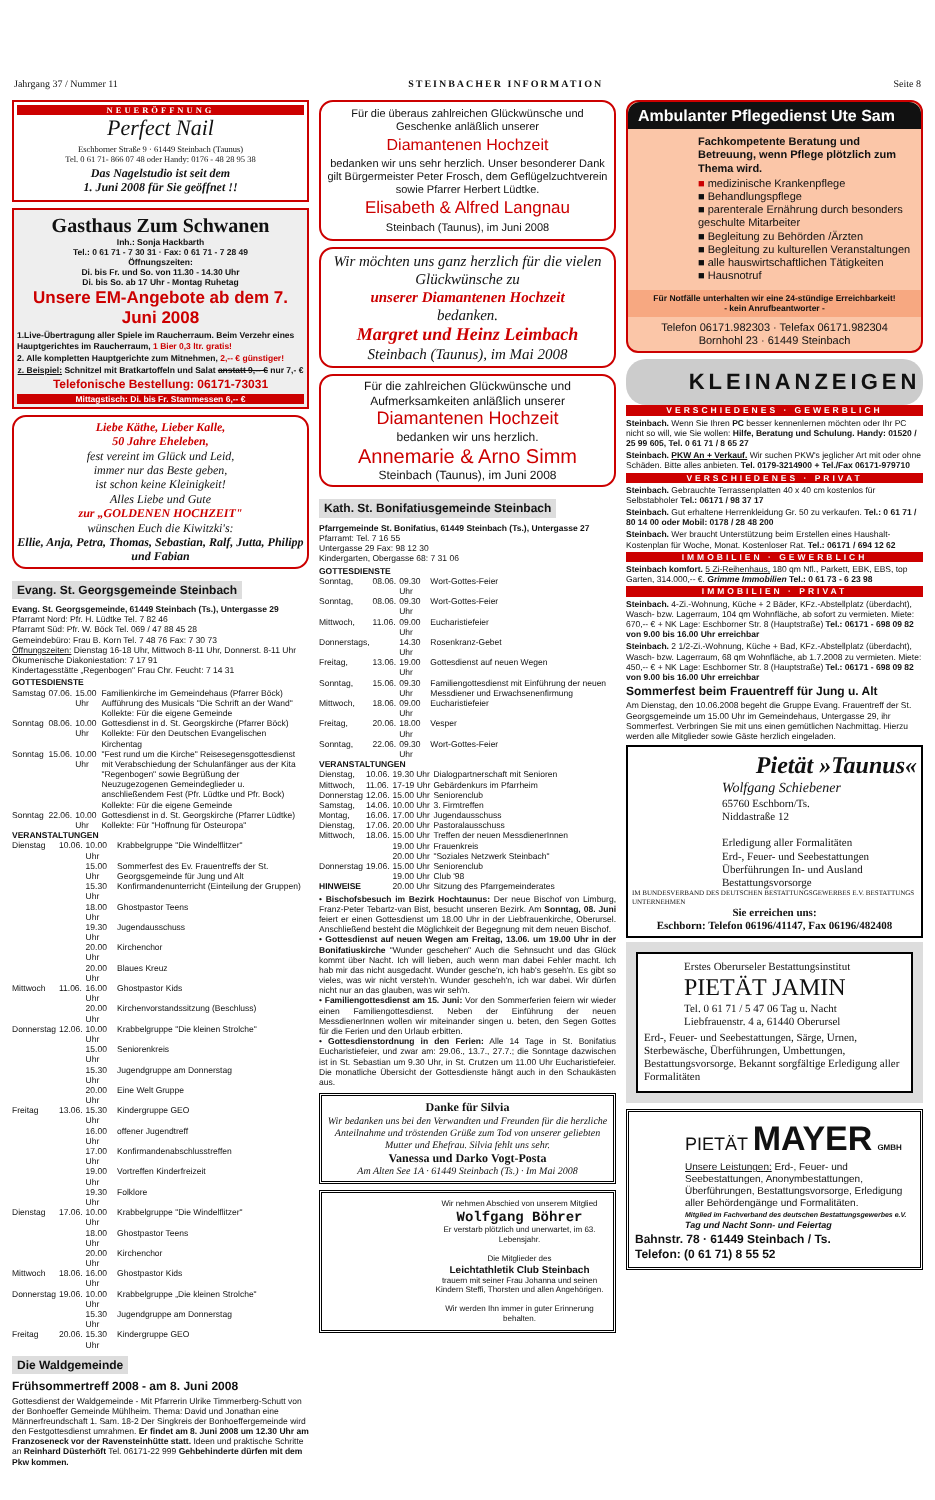Jahrgang 37 / Nummer 11 STEINBACHER INFORMATION Seite 8
NEUERÖFFNUNG
Perfect Nail
Eschborner Straße 9 · 61449 Steinbach (Taunus)
Tel. 0 61 71- 866 07 48 oder Handy: 0176 - 48 28 95 38
Das Nagelstudio ist seit dem
1. Juni 2008 für Sie geöffnet !!
Gasthaus Zum Schwanen
Inh.: Sonja Hackbarth
Tel.: 0 61 71 - 7 30 31 · Fax: 0 61 71 - 7 28 49
Öffnungszeiten:
Di. bis Fr. und So. von 11.30 - 14.30 Uhr
Di. bis So. ab 17 Uhr - Montag Ruhetag
Unsere EM-Angebote ab dem 7. Juni 2008
1.Live-Übertragung aller Spiele im Raucherraum. Beim Verzehr eines Hauptgerichtes im Raucherraum, 1 Bier 0,3 ltr. gratis!
2. Alle kompletten Hauptgerichte zum Mitnehmen, 2,-- € günstiger!
z. Beispiel: Schnitzel mit Bratkartoffeln und Salat anstatt 9,-- € nur 7,- €
Telefonische Bestellung: 06171-73031
Mittagstisch: Di. bis Fr. Stammessen 6,-- €
Liebe Käthe, Lieber Kalle,
50 Jahre Eheleben,
fest vereint im Glück und Leid,
immer nur das Beste geben,
ist schon keine Kleinigkeit!
Alles Liebe und Gute
zur „GOLDENEN HOCHZEIT"
wünschen Euch die Kiwitzki's:
Ellie, Anja, Petra, Thomas, Sebastian, Ralf, Jutta, Philipp und Fabian
Evang. St. Georgsgemeinde Steinbach
Evang. St. Georgsgemeinde, 61449 Steinbach (Ts.), Untergasse 29
Pfarramt Nord: Pfr. H. Lüdtke Tel. 7 82 46
Pfarramt Süd: Pfr. W. Böck Tel. 069 / 47 88 45 28
Gemeindebüro: Frau B. Korn Tel. 7 48 76 Fax: 7 30 73
Öffnungszeiten: Dienstag 16-18 Uhr, Mittwoch 8-11 Uhr, Donnerst. 8-11 Uhr
Ökumenische Diakoniestation: 7 17 91
Kindertagesstätte „Regenbogen" Frau Chr. Feucht: 7 14 31
GOTTESDIENSTE
| Samstag | 07.06. | 15.00 Uhr | Familienkirche im Gemeindehaus (Pfarrer Böck) Aufführung des Musicals "Die Schrift an der Wand" Kollekte: Für die eigene Gemeinde |
| Sonntag | 08.06. | 10.00 Uhr | Gottesdienst in d. St. Georgskirche (Pfarrer Böck) Kollekte: Für den Deutschen Evangelischen Kirchentag |
| Sonntag | 15.06. | 10.00 Uhr | "Fest rund um die Kirche" Reisesegensgottesdienst mit Verabschiedung der Schulanfänger aus der Kita "Regenbogen" sowie Begrüßung der Neuzugezogenen Gemeindeglieder u. anschließendem Fest (Pfr. Lüdtke und Pfr. Bock) Kollekte: Für die eigene Gemeinde |
| Sonntag | 22.06. | 10.00 Uhr | Gottesdienst in d. St. Georgskirche (Pfarrer Lüdtke) Kollekte: Für "Hoffnung für Osteuropa" |
VERANSTALTUNGEN
| Dienstag | 10.06. | 10.00 Uhr | Krabbelgruppe "Die Windelflitzer" |
| | | 15.00 Uhr | Sommerfest des Ev. Frauentreffs der St. Georgsgemeinde für Jung und Alt |
| | | 15.30 Uhr | Konfirmandenunterricht (Einteilung der Gruppen) |
| | | 18.00 Uhr | Ghostpastor Teens |
| | | 19.30 Uhr | Jugendausschuss |
| | | 20.00 Uhr | Kirchenchor |
| | | 20.00 Uhr | Blaues Kreuz |
| Mittwoch | 11.06. | 16.00 Uhr | Ghostpastor Kids |
| | | 20.00 Uhr | Kirchenvorstandssitzung (Beschluss) |
| Donnerstag | 12.06. | 10.00 Uhr | Krabbelgruppe "Die kleinen Strolche" |
| | | 15.00 Uhr | Seniorenkreis |
| | | 15.30 Uhr | Jugendgruppe am Donnerstag |
| | | 20.00 Uhr | Eine Welt Gruppe |
| Freitag | 13.06. | 15.30 Uhr | Kindergruppe GEO |
| | | 16.00 Uhr | offener Jugendtreff |
| | | 17.00 Uhr | Konfirmandenabschlusstreffen |
| | | 19.00 Uhr | Vortreffen Kinderfreizeit |
| | | 19.30 Uhr | Folklore |
| Dienstag | 17.06. | 10.00 Uhr | Krabbelgruppe "Die Windelflitzer" |
| | | 18.00 Uhr | Ghostpastor Teens |
| | | 20.00 Uhr | Kirchenchor |
| Mittwoch | 18.06. | 16.00 Uhr | Ghostpastor Kids |
| Donnerstag | 19.06. | 10.00 Uhr | Krabbelgruppe „Die kleinen Strolche" |
| | | 15.30 Uhr | Jugendgruppe am Donnerstag |
| Freitag | 20.06. | 15.30 Uhr | Kindergruppe GEO |
Die Waldgemeinde
Frühsommertreff 2008 - am 8. Juni 2008
Gottesdienst der Waldgemeinde - Mit Pfarrerin Ulrike Timmerberg-Schutt von der Bonhoeffer Gemeinde Mühlheim. Thema: David und Jonathan eine Männerfreundschaft 1. Sam. 18-2 Der Singkreis der Bonhoeffergemeinde wird den Festgottesdienst umrahmen. Er findet am 8. Juni 2008 um 12.30 Uhr am Franzoseneck vor der Ravensteinhütte statt. Ideen und praktische Schritte an Reinhard Düsterhöft Tel. 06171-22 999 Gehbehinderte dürfen mit dem Pkw kommen.
Für die überaus zahlreichen Glückwünsche und Geschenke anläßlich unserer
Diamantenen Hochzeit
bedanken wir uns sehr herzlich. Unser besonderer Dank gilt Bürgermeister Peter Frosch, dem Geflügelzuchtverein sowie Pfarrer Herbert Lüdtke.
Elisabeth & Alfred Langnau
Steinbach (Taunus), im Juni 2008
Wir möchten uns ganz herzlich für die vielen Glückwünsche zu
unserer Diamantenen Hochzeit
bedanken.
Margret und Heinz Leimbach
Steinbach (Taunus), im Mai 2008
Für die zahlreichen Glückwünsche und Aufmerksamkeiten anläßlich unserer
Diamantenen Hochzeit
bedanken wir uns herzlich.
Annemarie & Arno Simm
Steinbach (Taunus), im Juni 2008
Kath. St. Bonifatiusgemeinde Steinbach
Pfarrgemeinde St. Bonifatius, 61449 Steinbach (Ts.), Untergasse 27
Pfarramt: Tel. 7 16 55
Untergasse 29 Fax: 98 12 30
Kindergarten, Obergasse 68: 7 31 06
GOTTESDIENSTE
| Sonntag, | 08.06. | 09.30 Uhr | Wort-Gottes-Feier |
| Sonntag, | 08.06. | 09.30 Uhr | Wort-Gottes-Feier |
| Mittwoch, | 11.06. | 09.00 Uhr | Eucharistiefeier |
| Donnerstags, | | 14.30 Uhr | Rosenkranz-Gebet |
| Freitag, | 13.06. | 19.00 Uhr | Gottesdienst auf neuen Wegen |
| Sonntag, | 15.06. | 09.30 Uhr | Familiengottesdienst mit Einführung der neuen Messdiener und Erwachsenenfirmung |
| Mittwoch, | 18.06. | 09.00 Uhr | Eucharistiefeier |
| Freitag, | 20.06. | 18.00 Uhr | Vesper |
| Sonntag, | 22.06. | 09.30 Uhr | Wort-Gottes-Feier |
VERANSTALTUNGEN
| Dienstag, | 10.06. | 19.30 Uhr | Dialogpartnerschaft mit Senioren |
| Mittwoch, | 11.06. | 17-19 Uhr | Gebärdenkurs im Pfarrheim |
| Donnerstag | 12.06. | 15.00 Uhr | Seniorenclub |
| Samstag, | 14.06. | 10.00 Uhr | 3. Firmtreffen |
| Montag, | 16.06. | 17.00 Uhr | Jugendausschuss |
| Dienstag, | 17.06. | 20.00 Uhr | Pastoralausschuss |
| Mittwoch, | 18.06. | 15.00 Uhr | Treffen der neuen MessdienerInnen |
| | | 19.00 Uhr | Frauenkreis |
| | | 20.00 Uhr | "Soziales Netzwerk Steinbach" |
| Donnerstag | 19.06. | 15.00 Uhr | Seniorenclub |
| | | 19.00 Uhr | Club '98 |
| HINWEISE | | 20.00 Uhr | Sitzung des Pfarrgemeinderates |
• Bischofsbesuch im Bezirk Hochtaunus: Der neue Bischof von Limburg, Franz-Peter Tebartz-van Bist, besucht unseren Bezirk. Am Sonntag, 08. Juni feiert er einen Gottesdienst um 18.00 Uhr in der Liebfrauenkirche, Oberursel. Anschließend besteht die Möglichkeit der Begegnung mit dem neuen Bischof.
• Gottesdienst auf neuen Wegen am Freitag, 13.06. um 19.00 Uhr in der Bonifatiuskirche "Wunder geschehen" Auch die Sehnsucht und das Glück kommt über Nacht. Ich will lieben, auch wenn man dabei Fehler macht. Ich hab mir das nicht ausgedacht. Wunder gesche'n, ich hab's geseh'n. Es gibt so vieles, was wir nicht versteh'n. Wunder gescheh'n, ich war dabei. Wir dürfen nicht nur an das glauben, was wir seh'n.
• Familiengottesdienst am 15. Juni: Vor den Sommerferien feiern wir wieder einen Familiengottesdienst. Neben der Einführung der neuen MessdienerInnen wollen wir miteinander singen u. beten, den Segen Gottes für die Ferien und den Urlaub erbitten.
• Gottesdienstordnung in den Ferien: Alle 14 Tage in St. Bonifatius Eucharistiefeier, und zwar am: 29.06., 13.7., 27.7.; die Sonntage dazwischen ist in St. Sebastian um 9.30 Uhr, in St. Crutzen um 11.00 Uhr Eucharistiefeier. Die monatliche Übersicht der Gottesdienste hängt auch in den Schaukästen aus.
Danke für Silvia
Wir bedanken uns bei den Verwandten und Freunden für die herzliche Anteilnahme und tröstenden Grüße zum Tod von unserer geliebten Mutter und Ehefrau. Silvia fehlt uns sehr.
Vanessa und Darko Vogt-Posta
Am Alten See 1A · 61449 Steinbach (Ts.) · Im Mai 2008
Wir nehmen Abschied von unserem Mitglied
Wolfgang Böhrer
Er verstarb plötzlich und unerwartet, im 63. Lebensjahr.
Die Mitglieder des
Leichtathletik Club Steinbach
trauern mit seiner Frau Johanna und seinen Kindern Steffi, Thorsten und allen Angehörigen.
Wir werden Ihn immer in guter Erinnerung behalten.
Ambulanter Pflegedienst Ute Sam
Fachkompetente Beratung und Betreuung, wenn Pflege plötzlich zum Thema wird.
■ medizinische Krankenpflege
■ Behandlungspflege
■ parenterale Ernährung durch besonders geschulte Mitarbeiter
■ Begleitung zu Behörden /Ärzten
■ Begleitung zu kulturellen Veranstaltungen
■ alle hauswirtschaftlichen Tätigkeiten
■ Hausnotruf
Für Notfälle unterhalten wir eine 24-stündige Erreichbarkeit!
- kein Anrufbeantworter -
Telefon 06171.982303 · Telefax 06171.982304
Bornhohl 23 · 61449 Steinbach
KLEINANZEIGEN
VERSCHIEDENES · GEWERBLICH
Steinbach. Wenn Sie Ihren PC besser kennenlernen möchten oder Ihr PC nicht so will, wie Sie wollen: Hilfe, Beratung und Schulung. Handy: 01520 / 25 99 605, Tel. 0 61 71 / 8 65 27
Steinbach. PKW An + Verkauf. Wir suchen PKW's jeglicher Art mit oder ohne Schäden. Bitte alles anbieten. Tel. 0179-3214900 + Tel./Fax 06171-979710
VERSCHIEDENES · PRIVAT
Steinbach. Gebrauchte Terrassenplatten 40 x 40 cm kostenlos für Selbstabholer Tel.: 06171 / 98 37 17
Steinbach. Gut erhaltene Herrenkleidung Gr. 50 zu verkaufen. Tel.: 0 61 71 / 80 14 00 oder Mobil: 0178 / 28 48 200
Steinbach. Wer braucht Unterstützung beim Erstellen eines Haushalt-Kostenplan für Woche, Monat. Kostenloser Rat. Tel.: 06171 / 694 12 62
IMMOBILIEN · GEWERBLICH
Steinbach komfort. 5 Zi-Reihenhaus, 180 qm Nfl., Parkett, EBK, EBS, top Garten, 314.000,-- €. Grimme Immobilien Tel.: 0 61 73 - 6 23 98
IMMOBILIEN · PRIVAT
Steinbach. 4-Zi.-Wohnung, Küche + 2 Bäder, KFz.-Abstellplatz (überdacht), Wasch- bzw. Lagerraum, 104 qm Wohnfläche, ab sofort zu vermieten. Miete: 670,-- € + NK Lage: Eschborner Str. 8 (Hauptstraße) Tel.: 06171 - 698 09 82 von 9.00 bis 16.00 Uhr erreichbar
Steinbach. 2 1/2-Zi.-Wohnung, Küche + Bad, KFz.-Abstellplatz (überdacht), Wasch- bzw. Lagerraum, 68 qm Wohnfläche, ab 1.7.2008 zu vermieten. Miete: 450,-- € + NK Lage: Eschborner Str. 8 (Hauptstraße) Tel.: 06171 - 698 09 82 von 9.00 bis 16.00 Uhr erreichbar
Sommerfest beim Frauentreff für Jung u. Alt
Am Dienstag, den 10.06.2008 begeht die Gruppe Evang. Frauentreff der St. Georgsgemeinde um 15.00 Uhr im Gemeindehaus, Untergasse 29, ihr Sommerfest. Verbringen Sie mit uns einen gemütlichen Nachmittag. Hierzu werden alle Mitglieder sowie Gäste herzlich eingeladen.
Pietät »Taunus«
Wolfgang Schiebener
65760 Eschborn/Ts.
Niddastraße 12
Erledigung aller Formalitäten
Erd-, Feuer- und Seebestattungen
Überführungen In- und Ausland
Bestattungsvorsorge
IM BUNDESVERBAND DES DEUTSCHEN BESTATTUNGSGEWERBES E.V. BESTATTUNGS UNTERNEHMEN
Sie erreichen uns:
Eschborn: Telefon 06196/41147, Fax 06196/482408
Erstes Oberurseler Bestattungsinstitut
PIETÄT JAMIN
Tel. 0 61 71 / 5 47 06 Tag u. Nacht
Liebfrauenstr. 4 a, 61440 Oberursel
Erd-, Feuer- und Seebestattungen, Särge, Urnen, Sterbewäsche, Überführungen, Umbettungen, Bestattungsvorsorge. Bekannt sorgfältige Erledigung aller Formalitäten
PIETÄT MAYER GMBH
Unsere Leistungen: Erd-, Feuer- und Seebestattungen, Anonymbestattungen, Überführungen, Bestattungsvorsorge, Erledigung aller Behördengänge und Formalitäten.
Mitglied im Fachverband des deutschen Bestattungsgewerbes e.V. Tag und Nacht Sonn- und Feiertag
Bahnstr. 78 · 61449 Steinbach / Ts.
Telefon: (0 61 71) 8 55 52